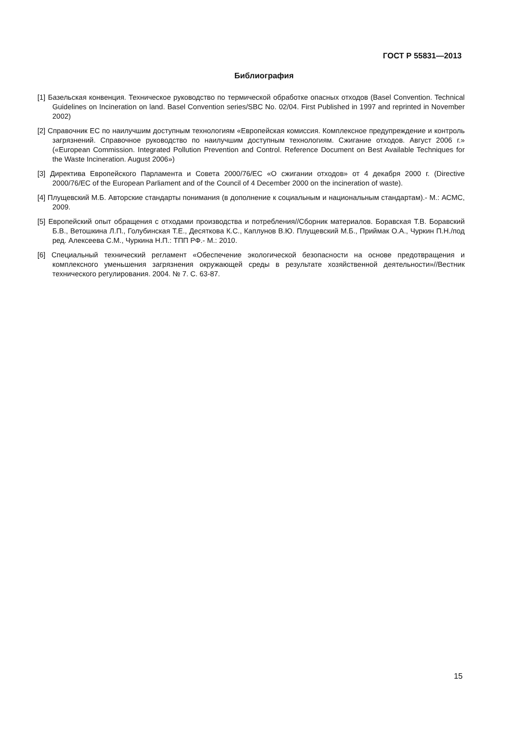ГОСТ Р 55831—2013
Библиография
[1] Базельская конвенция. Техническое руководство по термической обработке опасных отходов (Basel Convention. Technical Guidelines on Incineration on land. Basel Convention series/SBC No. 02/04. First Published in 1997 and reprinted in November 2002)
[2] Справочник ЕС по наилучшим доступным технологиям «Европейская комиссия. Комплексное предупреждение и контроль загрязнений. Справочное руководство по наилучшим доступным технологиям. Сжигание отходов. Август 2006 г.» («European Commission. Integrated Pollution Prevention and Control. Reference Document on Best Available Techniques for the Waste Incineration. August 2006»)
[3] Директива Европейского Парламента и Совета 2000/76/ЕС «О сжигании отходов» от 4 декабря 2000 г. (Directive 2000/76/EC of the European Parliament and of the Council of 4 December 2000 on the incineration of waste).
[4] Плущевский М.Б. Авторские стандарты понимания (в дополнение к социальным и национальным стандартам).- М.: АСМС, 2009.
[5] Европейский опыт обращения с отходами производства и потребления//Сборник материалов. Боравская Т.В. Боравский Б.В., Ветошкина Л.П., Голубинская Т.Е., Десяткова К.С., Каплунов В.Ю. Плущевский М.Б., Приймак О.А., Чуркин П.Н./под ред. Алексеева С.М., Чуркина Н.П.: ТПП РФ.- М.: 2010.
[6] Специальный технический регламент «Обеспечение экологической безопасности на основе предотвращения и комплексного уменьшения загрязнения окружающей среды в результате хозяйственной деятельности»//Вестник технического регулирования. 2004. № 7. С. 63-87.
15